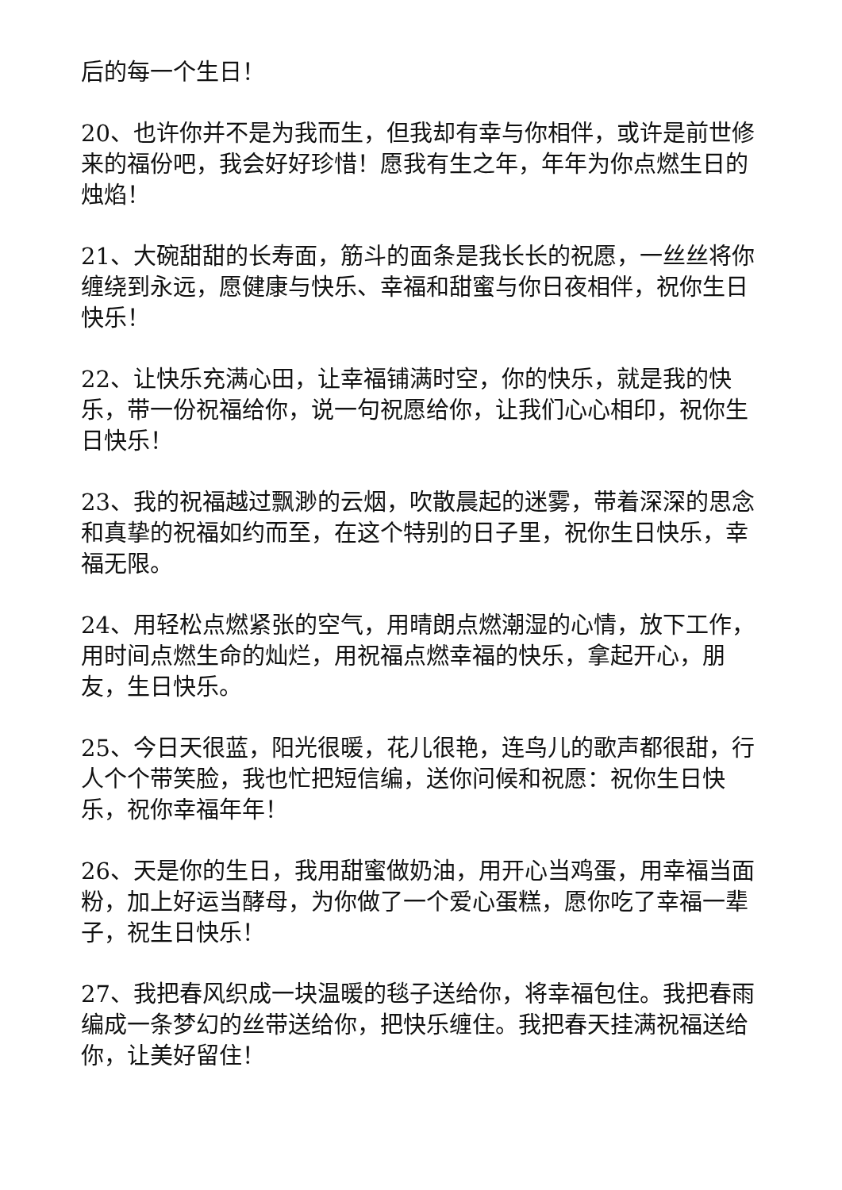后的每一个生日！
20、也许你并不是为我而生，但我却有幸与你相伴，或许是前世修来的福份吧，我会好好珍惜！愿我有生之年，年年为你点燃生日的烛焰！
21、大碗甜甜的长寿面，筋斗的面条是我长长的祝愿，一丝丝将你缠绕到永远，愿健康与快乐、幸福和甜蜜与你日夜相伴，祝你生日快乐！
22、让快乐充满心田，让幸福铺满时空，你的快乐，就是我的快乐，带一份祝福给你，说一句祝愿给你，让我们心心相印，祝你生日快乐！
23、我的祝福越过飘渺的云烟，吹散晨起的迷雾，带着深深的思念和真挚的祝福如约而至，在这个特别的日子里，祝你生日快乐，幸福无限。
24、用轻松点燃紧张的空气，用晴朗点燃潮湿的心情，放下工作，用时间点燃生命的灿烂，用祝福点燃幸福的快乐，拿起开心，朋友，生日快乐。
25、今日天很蓝，阳光很暖，花儿很艳，连鸟儿的歌声都很甜，行人个个带笑脸，我也忙把短信编，送你问候和祝愿：祝你生日快乐，祝你幸福年年！
26、天是你的生日，我用甜蜜做奶油，用开心当鸡蛋，用幸福当面粉，加上好运当酵母，为你做了一个爱心蛋糕，愿你吃了幸福一辈子，祝生日快乐！
27、我把春风织成一块温暖的毯子送给你，将幸福包住。我把春雨编成一条梦幻的丝带送给你，把快乐缠住。我把春天挂满祝福送给你，让美好留住！